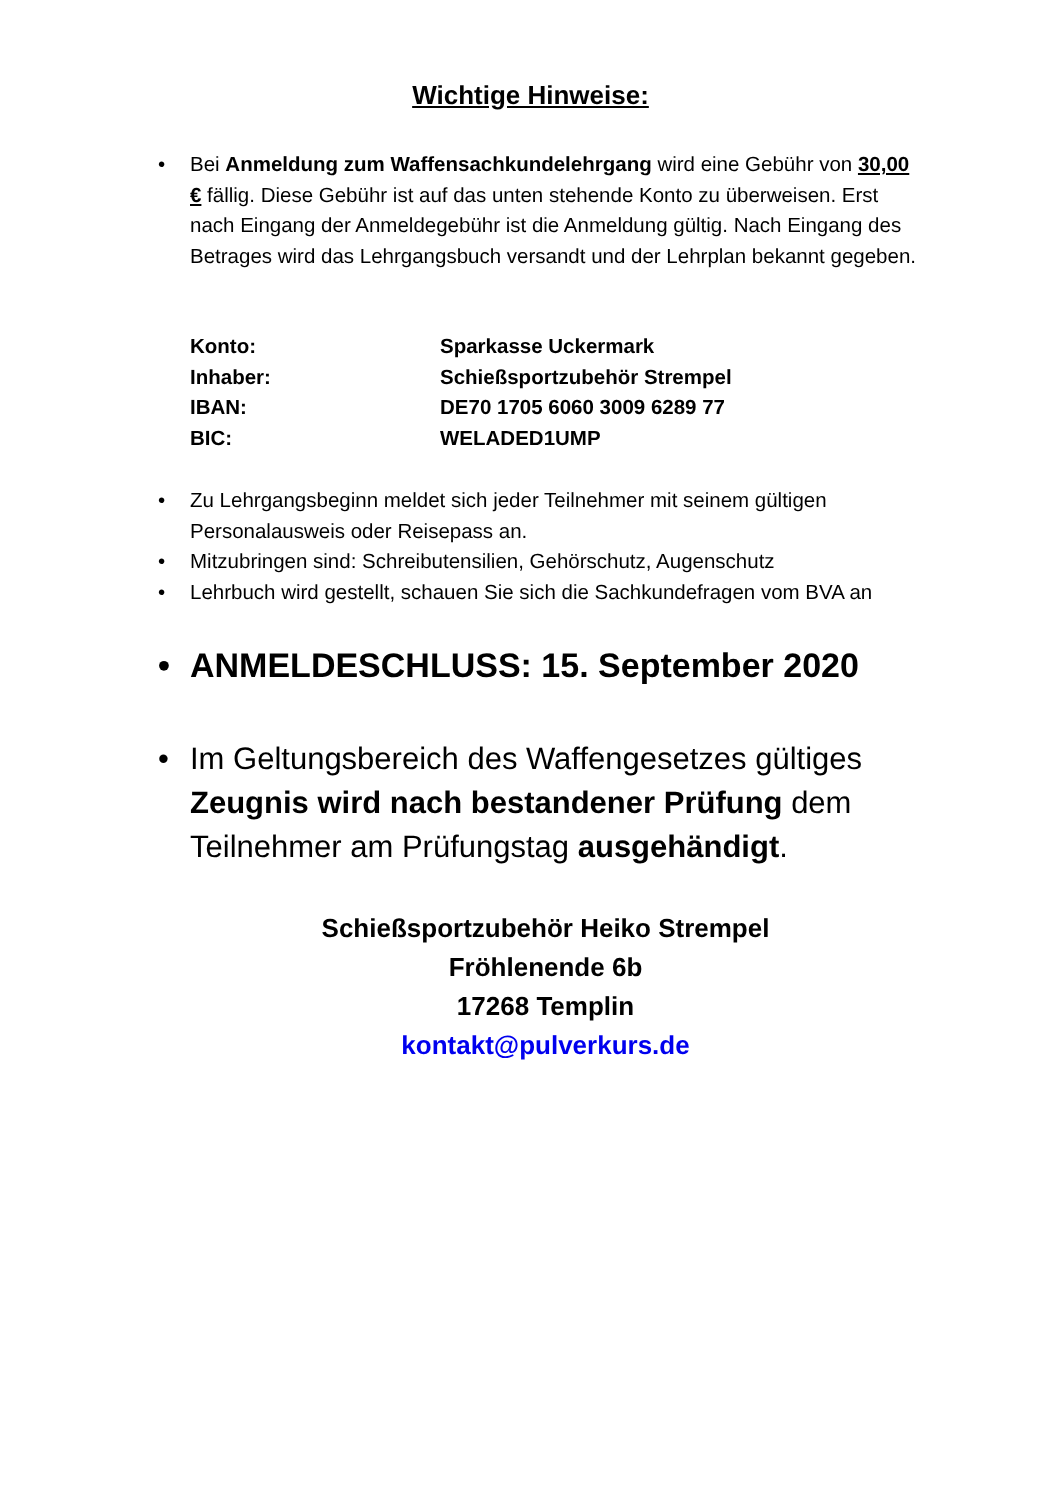Wichtige Hinweise:
• Bei Anmeldung zum Waffensachkundelehrgang wird eine Gebühr von 30,00 € fällig. Diese Gebühr ist auf das unten stehende Konto zu überweisen. Erst nach Eingang der Anmeldegebühr ist die Anmeldung gültig. Nach Eingang des Betrages wird das Lehrgangsbuch versandt und der Lehrplan bekannt gegeben.
| Konto: | Sparkasse Uckermark |
| Inhaber: | Schießsportzubehör Strempel |
| IBAN: | DE70 1705 6060 3009 6289 77 |
| BIC: | WELADED1UMP |
• Zu Lehrgangsbeginn meldet sich jeder Teilnehmer mit seinem gültigen Personalausweis oder Reisepass an.
• Mitzubringen sind: Schreibutensilien, Gehörschutz, Augenschutz
• Lehrbuch wird gestellt, schauen Sie sich die Sachkundefragen vom BVA an
• ANMELDESCHLUSS: 15. September 2020
• Im Geltungsbereich des Waffengesetzes gültiges Zeugnis wird nach bestandener Prüfung dem Teilnehmer am Prüfungstag ausgehändigt.
Schießsportzubehör Heiko Strempel
Fröhlenende 6b
17268 Templin
kontakt@pulverkurs.de